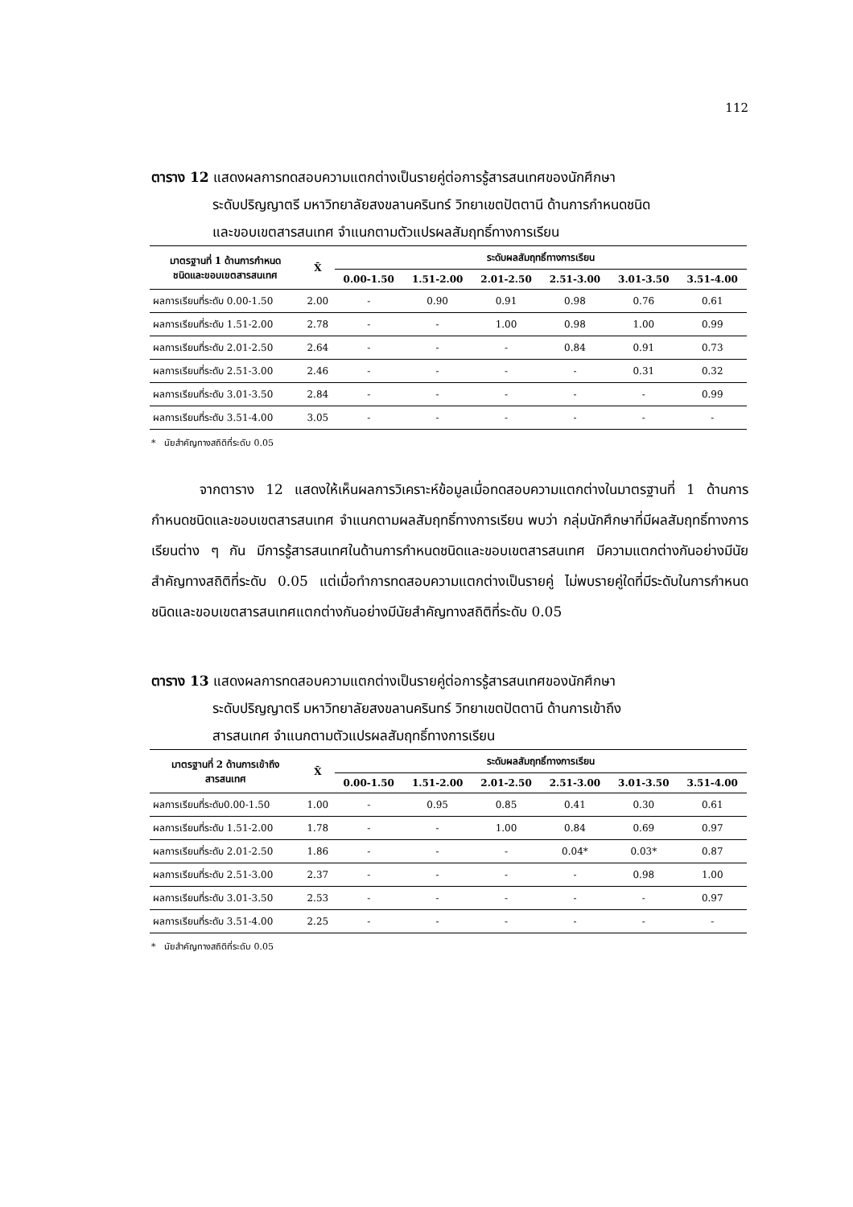112
ตาราง 12 แสดงผลการทดสอบความแตกต่างเป็นรายคู่ต่อการรู้สารสนเทศของนักศึกษา
ระดับปริญญาตรี มหาวิทยาลัยสงขลานครินทร์ วิทยาเขตปัตตานี ด้านการกำหนดชนิด
และขอบเขตสารสนเทศ จำแนกตามตัวแปรผลสัมฤทธิ์ทางการเรียน
| มาตรฐานที่ 1 ด้านการกำหนด ชนิดและขอบเขตสารสนเทศ | X̄ | ระดับผลสัมฤทธิ์ทางการเรียน | | | | | |
| --- | --- | --- | --- | --- | --- | --- | --- |
| | | 0.00-1.50 | 1.51-2.00 | 2.01-2.50 | 2.51-3.00 | 3.01-3.50 | 3.51-4.00 |
| ผลการเรียนที่ระดับ 0.00-1.50 | 2.00 | - | 0.90 | 0.91 | 0.98 | 0.76 | 0.61 |
| ผลการเรียนที่ระดับ 1.51-2.00 | 2.78 | - | - | 1.00 | 0.98 | 1.00 | 0.99 |
| ผลการเรียนที่ระดับ 2.01-2.50 | 2.64 | - | - | - | 0.84 | 0.91 | 0.73 |
| ผลการเรียนที่ระดับ 2.51-3.00 | 2.46 | - | - | - | - | 0.31 | 0.32 |
| ผลการเรียนที่ระดับ 3.01-3.50 | 2.84 | - | - | - | - | - | 0.99 |
| ผลการเรียนที่ระดับ 3.51-4.00 | 3.05 | - | - | - | - | - | - |
* นัยสำคัญทางสถิติที่ระดับ 0.05
จากตาราง 12 แสดงให้เห็นผลการวิเคราะห์ข้อมูลเมื่อทดสอบความแตกต่างในมาตรฐานที่ 1 ด้านการกำหนดชนิดและขอบเขตสารสนเทศ จำแนกตามผลสัมฤทธิ์ทางการเรียน พบว่า กลุ่มนักศึกษาที่มีผลสัมฤทธิ์ทางการเรียนต่าง ๆ กัน มีการรู้สารสนเทศในด้านการกำหนดชนิดและขอบเขตสารสนเทศ มีความแตกต่างกันอย่างมีนัยสำคัญทางสถิติที่ระดับ 0.05 แต่เมื่อทำการทดสอบความแตกต่างเป็นรายคู่ ไม่พบรายคู่ใดที่มีระดับในการกำหนดชนิดและขอบเขตสารสนเทศแตกต่างกันอย่างมีนัยสำคัญทางสถิติที่ระดับ 0.05
ตาราง 13 แสดงผลการทดสอบความแตกต่างเป็นรายคู่ต่อการรู้สารสนเทศของนักศึกษา
ระดับปริญญาตรี มหาวิทยาลัยสงขลานครินทร์ วิทยาเขตปัตตานี ด้านการเข้าถึง
สารสนเทศ จำแนกตามตัวแปรผลสัมฤทธิ์ทางการเรียน
| มาตรฐานที่ 2 ด้านการเข้าถึง สารสนเทศ | X̄ | ระดับผลสัมฤทธิ์ทางการเรียน | | | | | |
| --- | --- | --- | --- | --- | --- | --- | --- |
| | | 0.00-1.50 | 1.51-2.00 | 2.01-2.50 | 2.51-3.00 | 3.01-3.50 | 3.51-4.00 |
| ผลการเรียนที่ระดับ0.00-1.50 | 1.00 | - | 0.95 | 0.85 | 0.41 | 0.30 | 0.61 |
| ผลการเรียนที่ระดับ 1.51-2.00 | 1.78 | - | - | 1.00 | 0.84 | 0.69 | 0.97 |
| ผลการเรียนที่ระดับ 2.01-2.50 | 1.86 | - | - | - | 0.04* | 0.03* | 0.87 |
| ผลการเรียนที่ระดับ 2.51-3.00 | 2.37 | - | - | - | - | 0.98 | 1.00 |
| ผลการเรียนที่ระดับ 3.01-3.50 | 2.53 | - | - | - | - | - | 0.97 |
| ผลการเรียนที่ระดับ 3.51-4.00 | 2.25 | - | - | - | - | - | - |
* นัยสำคัญทางสถิติที่ระดับ 0.05